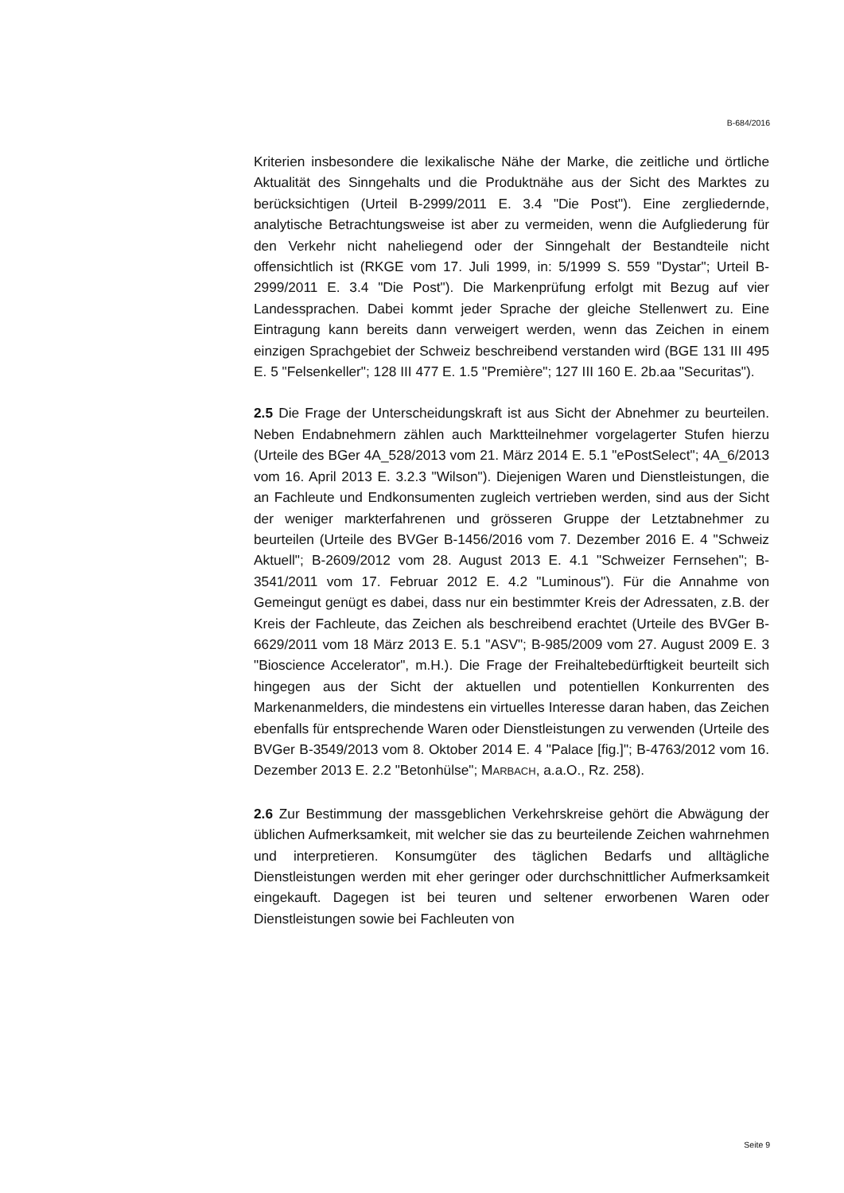B-684/2016
Kriterien insbesondere die lexikalische Nähe der Marke, die zeitliche und örtliche Aktualität des Sinngehalts und die Produktnähe aus der Sicht des Marktes zu berücksichtigen (Urteil B-2999/2011 E. 3.4 "Die Post"). Eine zergliedernde, analytische Betrachtungsweise ist aber zu vermeiden, wenn die Aufgliederung für den Verkehr nicht naheliegend oder der Sinngehalt der Bestandteile nicht offensichtlich ist (RKGE vom 17. Juli 1999, in: 5/1999 S. 559 "Dystar"; Urteil B-2999/2011 E. 3.4 "Die Post"). Die Marken­prüfung erfolgt mit Bezug auf vier Landessprachen. Dabei kommt jeder Sprache der gleiche Stellenwert zu. Eine Eintragung kann bereits dann ver­weigert werden, wenn das Zeichen in einem einzigen Sprachgebiet der Schweiz beschreibend verstanden wird (BGE 131 III 495 E. 5 "Felsenkel­ler"; 128 III 477 E. 1.5 "Première"; 127 III 160 E. 2b.aa "Securitas").
2.5 Die Frage der Unterscheidungskraft ist aus Sicht der Abnehmer zu be­urteilen. Neben Endabnehmern zählen auch Marktteilnehmer vorgelager­ter Stufen hierzu (Urteile des BGer 4A_528/2013 vom 21. März 2014 E. 5.1 "ePostSelect"; 4A_6/2013 vom 16. April 2013 E. 3.2.3 "Wilson"). Diejeni­gen Waren und Dienstleistungen, die an Fachleute und Endkonsumenten zugleich vertrieben werden, sind aus der Sicht der weniger markterfahre­nen und grösseren Gruppe der Letztabnehmer zu beurteilen (Urteile des BVGer B-1456/2016 vom 7. Dezember 2016 E. 4 "Schweiz Aktuell"; B-2609/2012 vom 28. August 2013 E. 4.1 "Schweizer Fernsehen"; B-3541/2011 vom 17. Februar 2012 E. 4.2 "Luminous"). Für die Annahme von Gemeingut genügt es dabei, dass nur ein bestimmter Kreis der Adres­saten, z.B. der Kreis der Fachleute, das Zeichen als beschreibend erachtet (Urteile des BVGer B-6629/2011 vom 18 März 2013 E. 5.1 "ASV"; B-985/2009 vom 27. August 2009 E. 3 "Bioscience Accelerator", m.H.). Die Frage der Freihaltebedürftigkeit beurteilt sich hingegen aus der Sicht der aktuellen und potentiellen Konkurrenten des Markenanmelders, die min­destens ein virtuelles Interesse daran haben, das Zeichen ebenfalls für ent­sprechende Waren oder Dienstleistungen zu verwenden (Urteile des BVGer B-3549/2013 vom 8. Oktober 2014 E. 4 "Palace [fig.]"; B-4763/2012 vom 16. Dezember 2013 E. 2.2 "Betonhülse"; MARBACH, a.a.O., Rz. 258).
2.6 Zur Bestimmung der massgeblichen Verkehrskreise gehört die Abwä­gung der üblichen Aufmerksamkeit, mit welcher sie das zu beurteilende Zeichen wahrnehmen und interpretieren. Konsumgüter des täglichen Be­darfs und alltägliche Dienstleistungen werden mit eher geringer oder durch­schnittlicher Aufmerksamkeit eingekauft. Dagegen ist bei teuren und selte­ner erworbenen Waren oder Dienstleistungen sowie bei Fachleuten von
Seite 9